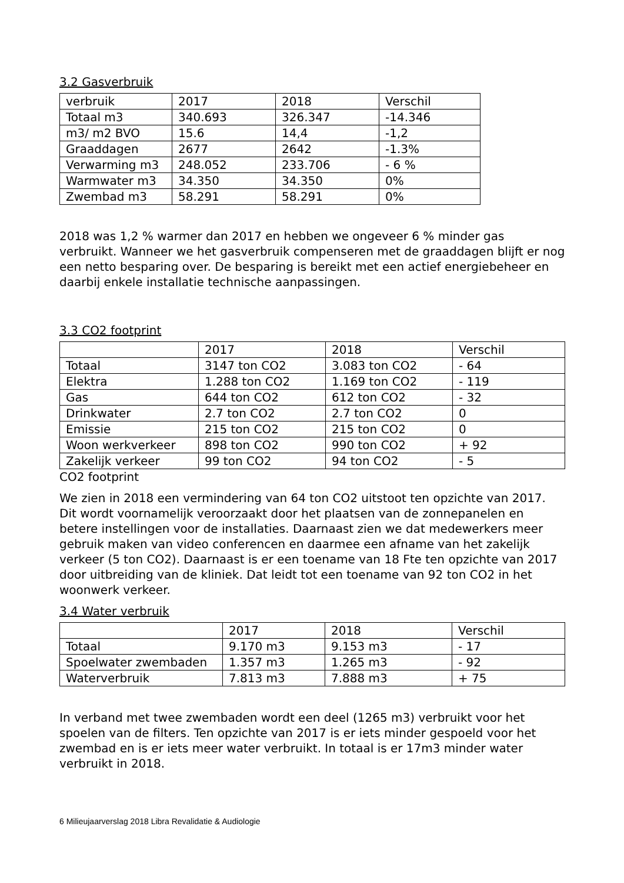3.2 Gasverbruik
| verbruik | 2017 | 2018 | Verschil |
| Totaal m3 | 340.693 | 326.347 | -14.346 |
| m3/ m2 BVO | 15.6 | 14,4 | -1,2 |
| Graaddagen | 2677 | 2642 | -1.3% |
| Verwarming m3 | 248.052 | 233.706 | - 6 % |
| Warmwater m3 | 34.350 | 34.350 | 0% |
| Zwembad m3 | 58.291 | 58.291 | 0% |
2018 was 1,2 % warmer dan 2017 en hebben we ongeveer 6 % minder gas verbruikt. Wanneer we het gasverbruik compenseren met de graaddagen blijft er nog een netto besparing over. De besparing is bereikt met een actief energiebeheer en daarbij enkele installatie technische aanpassingen.
3.3 CO2 footprint
| | 2017 | 2018 | Verschil |
| Totaal | 3147 ton CO2 | 3.083 ton CO2 | - 64 |
| Elektra | 1.288 ton CO2 | 1.169 ton CO2 | - 119 |
| Gas | 644 ton CO2 | 612 ton CO2 | - 32 |
| Drinkwater | 2.7 ton CO2 | 2.7 ton CO2 | 0 |
| Emissie | 215 ton CO2 | 215 ton CO2 | 0 |
| Woon werkverkeer | 898 ton CO2 | 990 ton CO2 | + 92 |
| Zakelijk verkeer | 99 ton CO2 | 94 ton CO2 | - 5 |
CO2 footprint
We zien in 2018 een vermindering van 64 ton CO2 uitstoot ten opzichte van 2017. Dit wordt voornamelijk veroorzaakt door het plaatsen van de zonnepanelen en betere instellingen voor de installaties. Daarnaast zien we dat medewerkers meer gebruik maken van video conferencen en daarmee een afname van het zakelijk verkeer (5 ton CO2). Daarnaast is er een toename van 18 Fte ten opzichte van 2017 door uitbreiding van de kliniek. Dat leidt tot een toename van 92 ton CO2 in het woonwerk verkeer.
3.4 Water verbruik
| | 2017 | 2018 | Verschil |
| Totaal | 9.170 m3 | 9.153 m3 | - 17 |
| Spoelwater zwembaden | 1.357 m3 | 1.265 m3 | - 92 |
| Waterverbruik | 7.813 m3 | 7.888 m3 | + 75 |
In verband met twee zwembaden wordt een deel (1265 m3) verbruikt voor het spoelen van de filters. Ten opzichte van 2017 is er iets minder gespoeld voor het zwembad en is er iets meer water verbruikt. In totaal is er 17m3 minder water verbruikt in 2018.
6 Milieujaarverslag 2018 Libra Revalidatie & Audiologie